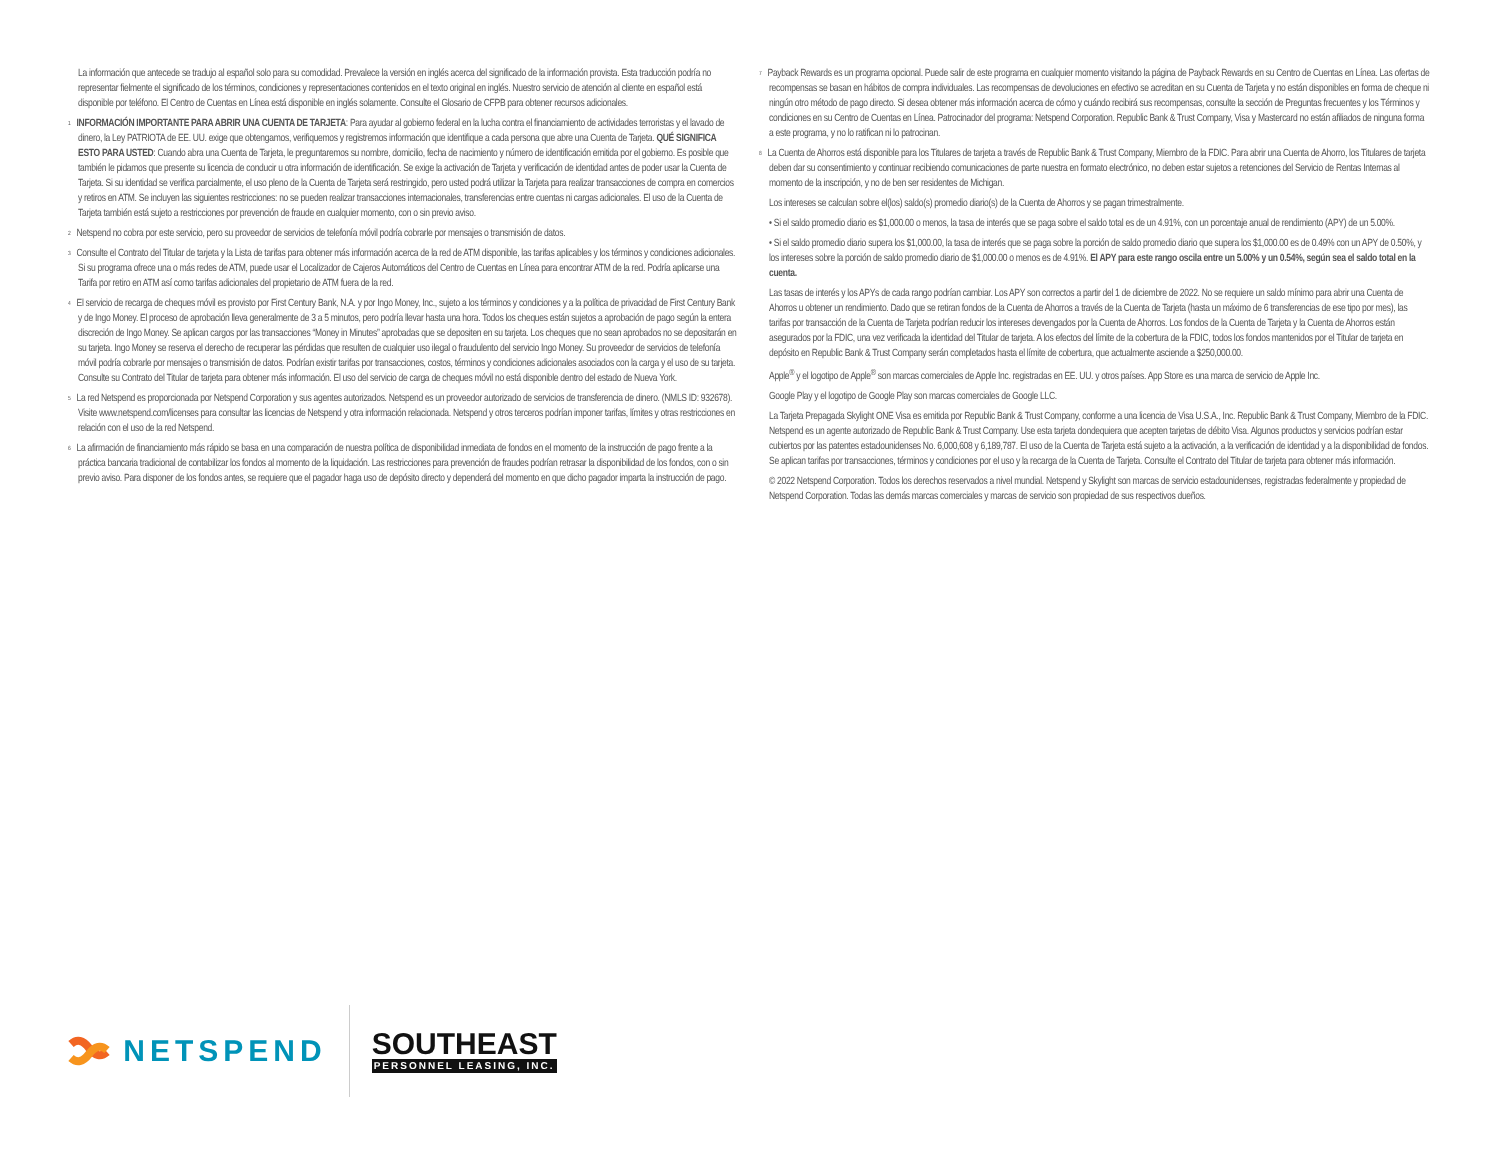La información que antecede se tradujo al español solo para su comodidad. Prevalece la versión en inglés acerca del significado de la información provista. Esta traducción podría no representar fielmente el significado de los términos, condiciones y representaciones contenidos en el texto original en inglés. Nuestro servicio de atención al cliente en español está disponible por teléfono. El Centro de Cuentas en Línea está disponible en inglés solamente. Consulte el Glosario de CFPB para obtener recursos adicionales.
<sup>1</sup> INFORMACIÓN IMPORTANTE PARA ABRIR UNA CUENTA DE TARJETA: Para ayudar al gobierno federal en la lucha contra el financiamiento de actividades terroristas y el lavado de dinero, la Ley PATRIOTA de EE. UU. exige que obtengamos, verifiquemos y registremos información que identifique a cada persona que abre una Cuenta de Tarjeta. QUÉ SIGNIFICA ESTO PARA USTED: Cuando abra una Cuenta de Tarjeta, le preguntaremos su nombre, domicilio, fecha de nacimiento y número de identificación emitida por el gobierno. Es posible que también le pidamos que presente su licencia de conducir u otra información de identificación. Se exige la activación de Tarjeta y verificación de identidad antes de poder usar la Cuenta de Tarjeta. Si su identidad se verifica parcialmente, el uso pleno de la Cuenta de Tarjeta será restringido, pero usted podrá utilizar la Tarjeta para realizar transacciones de compra en comercios y retiros en ATM. Se incluyen las siguientes restricciones: no se pueden realizar transacciones internacionales, transferencias entre cuentas ni cargas adicionales. El uso de la Cuenta de Tarjeta también está sujeto a restricciones por prevención de fraude en cualquier momento, con o sin previo aviso.
<sup>2</sup> Netspend no cobra por este servicio, pero su proveedor de servicios de telefonía móvil podría cobrarle por mensajes o transmisión de datos.
<sup>3</sup> Consulte el Contrato del Titular de tarjeta y la Lista de tarifas para obtener más información acerca de la red de ATM disponible, las tarifas aplicables y los términos y condiciones adicionales. Si su programa ofrece una o más redes de ATM, puede usar el Localizador de Cajeros Automáticos del Centro de Cuentas en Línea para encontrar ATM de la red. Podría aplicarse una Tarifa por retiro en ATM así como tarifas adicionales del propietario de ATM fuera de la red.
<sup>4</sup> El servicio de recarga de cheques móvil es provisto por First Century Bank, N.A. y por Ingo Money, Inc., sujeto a los términos y condiciones y a la política de privacidad de First Century Bank y de Ingo Money. El proceso de aprobación lleva generalmente de 3 a 5 minutos, pero podría llevar hasta una hora. Todos los cheques están sujetos a aprobación de pago según la entera discreción de Ingo Money. Se aplican cargos por las transacciones “Money in Minutes” aprobadas que se depositen en su tarjeta. Los cheques que no sean aprobados no se depositarán en su tarjeta. Ingo Money se reserva el derecho de recuperar las pérdidas que resulten de cualquier uso ilegal o fraudulento del servicio Ingo Money. Su proveedor de servicios de telefonía móvil podría cobrarle por mensajes o transmisión de datos. Podrían existir tarifas por transacciones, costos, términos y condiciones adicionales asociados con la carga y el uso de su tarjeta. Consulte su Contrato del Titular de tarjeta para obtener más información. El uso del servicio de carga de cheques móvil no está disponible dentro del estado de Nueva York.
<sup>5</sup> La red Netspend es proporcionada por Netspend Corporation y sus agentes autorizados. Netspend es un proveedor autorizado de servicios de transferencia de dinero. (NMLS ID: 932678). Visite www.netspend.com/licenses para consultar las licencias de Netspend y otra información relacionada. Netspend y otros terceros podrían imponer tarifas, límites y otras restricciones en relación con el uso de la red Netspend.
<sup>6</sup> La afirmación de financiamiento más rápido se basa en una comparación de nuestra política de disponibilidad inmediata de fondos en el momento de la instrucción de pago frente a la práctica bancaria tradicional de contabilizar los fondos al momento de la liquidación. Las restricciones para prevención de fraudes podrían retrasar la disponibilidad de los fondos, con o sin previo aviso. Para disponer de los fondos antes, se requiere que el pagador haga uso de depósito directo y dependerá del momento en que dicho pagador imparta la instrucción de pago.
<sup>7</sup> Payback Rewards es un programa opcional. Puede salir de este programa en cualquier momento visitando la página de Payback Rewards en su Centro de Cuentas en Línea. Las ofertas de recompensas se basan en hábitos de compra individuales. Las recompensas de devoluciones en efectivo se acreditan en su Cuenta de Tarjeta y no están disponibles en forma de cheque ni ningún otro método de pago directo. Si desea obtener más información acerca de cómo y cuándo recibirá sus recompensas, consulte la sección de Preguntas frecuentes y los Términos y condiciones en su Centro de Cuentas en Línea. Patrocinador del programa: Netspend Corporation. Republic Bank & Trust Company, Visa y Mastercard no están afiliados de ninguna forma a este programa, y no lo ratifican ni lo patrocinan.
<sup>8</sup> La Cuenta de Ahorros está disponible para los Titulares de tarjeta a través de Republic Bank & Trust Company, Miembro de la FDIC. Para abrir una Cuenta de Ahorro, los Titulares de tarjeta deben dar su consentimiento y continuar recibiendo comunicaciones de parte nuestra en formato electrónico, no deben estar sujetos a retenciones del Servicio de Rentas Internas al momento de la inscripción, y no de ben ser residentes de Michigan.
Los intereses se calculan sobre el(los) saldo(s) promedio diario(s) de la Cuenta de Ahorros y se pagan trimestralmente.
• Si el saldo promedio diario es $1,000.00 o menos, la tasa de interés que se paga sobre el saldo total es de un 4.91%, con un porcentaje anual de rendimiento (APY) de un 5.00%.
• Si el saldo promedio diario supera los $1,000.00, la tasa de interés que se paga sobre la porción de saldo promedio diario que supera los $1,000.00 es de 0.49% con un APY de 0.50%, y los intereses sobre la porción de saldo promedio diario de $1,000.00 o menos es de 4.91%. El APY para este rango oscila entre un 5.00% y un 0.54%, según sea el saldo total en la cuenta.
Las tasas de interés y los APYs de cada rango podrían cambiar. Los APY son correctos a partir del 1 de diciembre de 2022. No se requiere un saldo mínimo para abrir una Cuenta de Ahorros u obtener un rendimiento. Dado que se retiran fondos de la Cuenta de Ahorros a través de la Cuenta de Tarjeta (hasta un máximo de 6 transferencias de ese tipo por mes), las tarifas por transacción de la Cuenta de Tarjeta podrían reducir los intereses devengados por la Cuenta de Ahorros. Los fondos de la Cuenta de Tarjeta y la Cuenta de Ahorros están asegurados por la FDIC, una vez verificada la identidad del Titular de tarjeta. A los efectos del límite de la cobertura de la FDIC, todos los fondos mantenidos por el Titular de tarjeta en depósito en Republic Bank & Trust Company serán completados hasta el límite de cobertura, que actualmente asciende a $250,000.00.
Apple<sup>®</sup> y el logotipo de Apple<sup>®</sup> son marcas comerciales de Apple Inc. registradas en EE. UU. y otros países. App Store es una marca de servicio de Apple Inc.
Google Play y el logotipo de Google Play son marcas comerciales de Google LLC.
La Tarjeta Prepagada Skylight ONE Visa es emitida por Republic Bank & Trust Company, conforme a una licencia de Visa U.S.A., Inc. Republic Bank & Trust Company, Miembro de la FDIC. Netspend es un agente autorizado de Republic Bank & Trust Company. Use esta tarjeta dondequiera que acepten tarjetas de débito Visa. Algunos productos y servicios podrían estar cubiertos por las patentes estadounidenses No. 6,000,608 y 6,189,787. El uso de la Cuenta de Tarjeta está sujeto a la activación, a la verificación de identidad y a la disponibilidad de fondos. Se aplican tarifas por transacciones, términos y condiciones por el uso y la recarga de la Cuenta de Tarjeta. Consulte el Contrato del Titular de tarjeta para obtener más información.
© 2022 Netspend Corporation. Todos los derechos reservados a nivel mundial. Netspend y Skylight son marcas de servicio estadounidenses, registradas federalmente y propiedad de Netspend Corporation. Todas las demás marcas comerciales y marcas de servicio son propiedad de sus respectivos dueños.
NETSPEND
SOUTHEAST
PERSONNEL LEASING, INC.